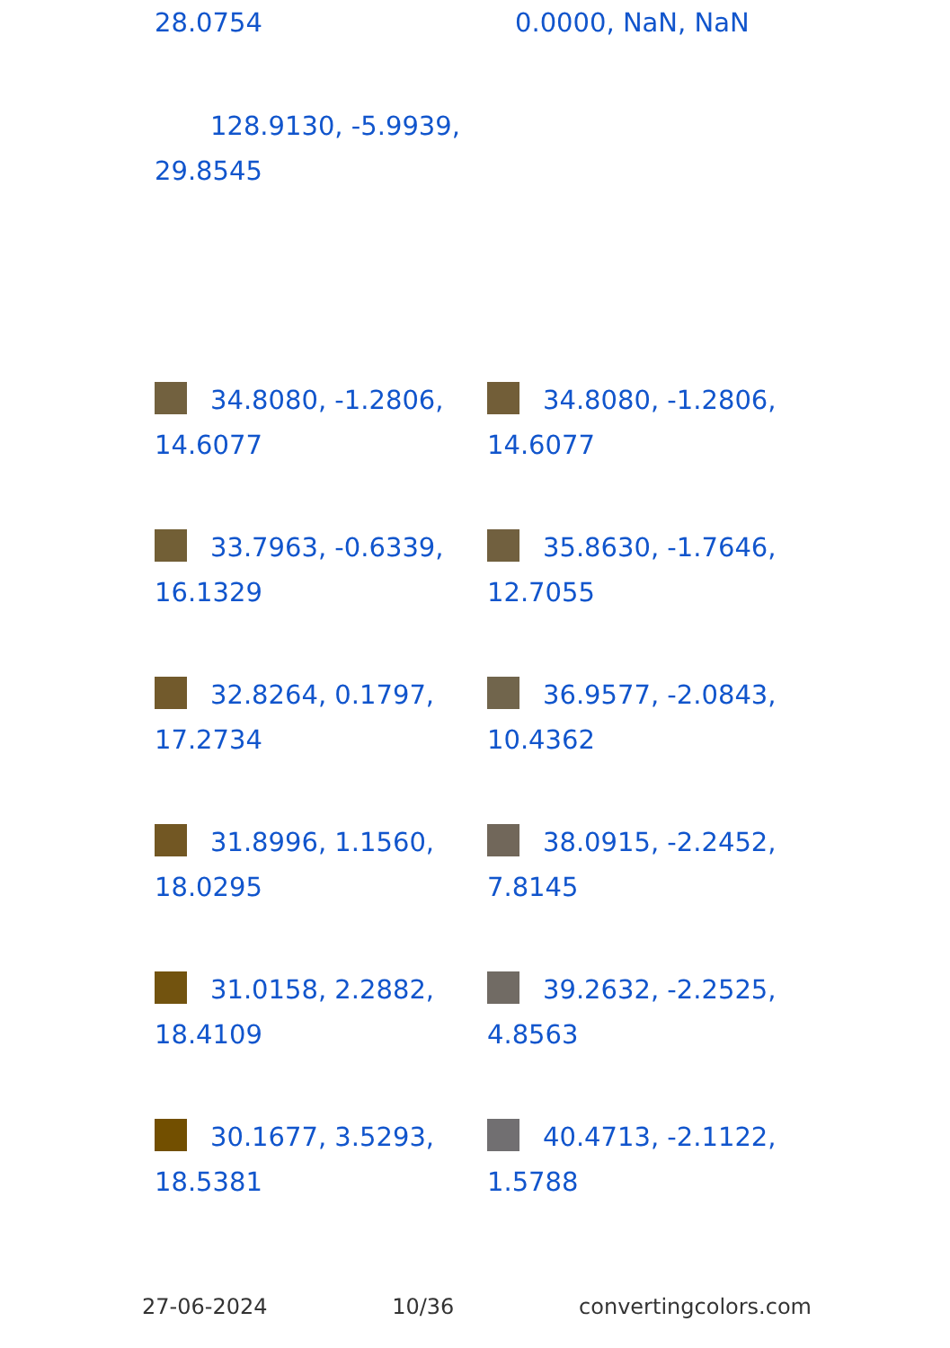28.0754 0.0000, NaN, NaN
128.9130, -5.9939,
29.8545
34.8080, -1.2806,
14.6077
34.8080, -1.2806,
14.6077
33.7963, -0.6339,
16.1329
35.8630, -1.7646,
12.7055
32.8264, 0.1797,
17.2734
36.9577, -2.0843,
10.4362
31.8996, 1.1560,
18.0295
38.0915, -2.2452,
7.8145
31.0158, 2.2882,
18.4109
39.2632, -2.2525,
4.8563
30.1677, 3.5293,
18.5381
40.4713, -2.1122,
1.5788
27-06-2024 10/36 convertingcolors.com